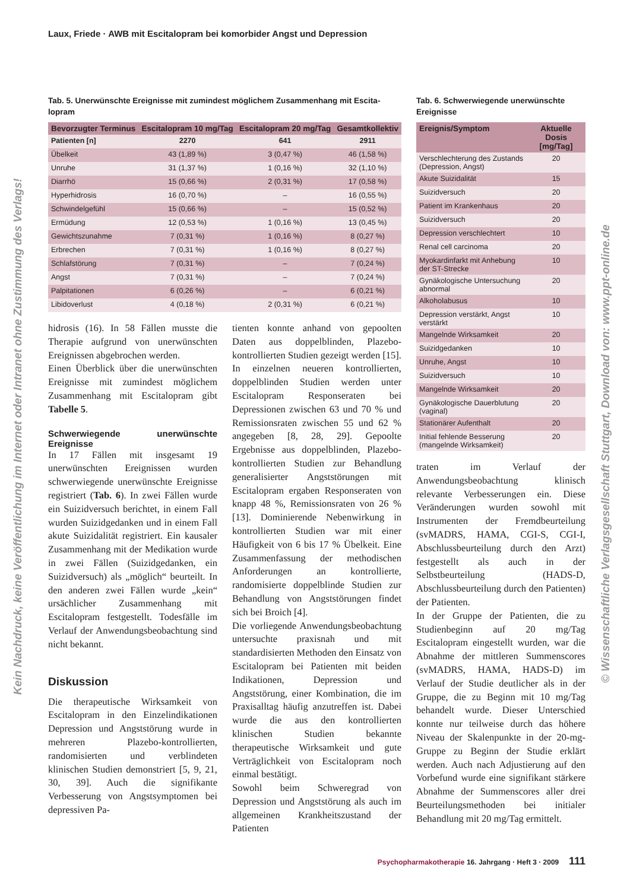Laux, Friede · AWB mit Escitalopram bei komorbider Angst und Depression
Tab. 5. Unerwünschte Ereignisse mit zumindest möglichem Zusammenhang mit Escita­lopram
| Bevorzugter Terminus | Escitalopram 10 mg/Tag | Escitalopram 20 mg/Tag | Gesamtkollektiv |
| --- | --- | --- | --- |
| Patienten [n] | 2270 | 641 | 2911 |
| Übelkeit | 43 (1,89 %) | 3 (0,47 %) | 46 (1,58 %) |
| Unruhe | 31 (1,37 %) | 1 (0,16 %) | 32 (1,10 %) |
| Diarrhö | 15 (0,66 %) | 2 (0,31 %) | 17 (0,58 %) |
| Hyperhidrosis | 16 (0,70 %) | – | 16 (0,55 %) |
| Schwindelgefühl | 15 (0,66 %) | – | 15 (0,52 %) |
| Ermüdung | 12 (0,53 %) | 1 (0,16 %) | 13 (0,45 %) |
| Gewichtszunahme | 7 (0,31 %) | 1 (0,16 %) | 8 (0,27 %) |
| Erbrechen | 7 (0,31 %) | 1 (0,16 %) | 8 (0,27 %) |
| Schlafstörung | 7 (0,31 %) | – | 7 (0,24 %) |
| Angst | 7 (0,31 %) | – | 7 (0,24 %) |
| Palpitationen | 6 (0,26 %) | – | 6 (0,21 %) |
| Libidoverlust | 4 (0,18 %) | 2 (0,31 %) | 6 (0,21 %) |
hidrosis (16). In 58 Fällen musste die Therapie aufgrund von unerwünschten Ereignissen abgebrochen werden.
Einen Überblick über die unerwünschten Ereignisse mit zumindest möglichem Zusammenhang mit Escitalopram gibt Tabelle 5.
Schwerwiegende unerwünschte Ereignisse
In 17 Fällen mit insgesamt 19 unerwünschten Ereignissen wurden schwerwiegende unerwünschte Ereignisse registriert (Tab. 6). In zwei Fällen wurde ein Suizidversuch berichtet, in einem Fall wurden Suizidgedanken und in einem Fall akute Suizidalität registriert. Ein kausaler Zusammenhang mit der Medikation wurde in zwei Fällen (Suizidgedanken, ein Suizidversuch) als „möglich“ beurteilt. In den anderen zwei Fällen wurde „kein“ ursächlicher Zusammenhang mit Escitalopram festgestellt. Todesfälle im Verlauf der Anwendungsbeobachtung sind nicht bekannt.
Diskussion
Die therapeutische Wirksamkeit von Escitalopram in den Einzelindikationen Depression und Angststörung wurde in mehreren Plazebo-kontrollierten, randomisierten und verblindeten klinischen Studien demonstriert [5, 9, 21, 30, 39]. Auch die signifikante Verbesserung von Angstsymptomen bei depressiven Pa-
tienten konnte anhand von gepoolten Daten aus doppelblinden, Plazebo-kontrollierten Studien gezeigt werden [15]. In einzelnen neueren kontrollierten, doppelblinden Studien werden unter Escitalopram Responseraten bei Depressionen zwischen 63 und 70 % und Remissionsraten zwischen 55 und 62 % angegeben [8, 28, 29]. Gepoolte Ergebnisse aus doppelblinden, Plazebo-kontrollierten Studien zur Behandlung generalisierter Angststörungen mit Escitalopram ergaben Responseraten von knapp 48 %, Remissionsraten von 26 % [13]. Dominierende Nebenwirkung in kontrollierten Studien war mit einer Häufigkeit von 6 bis 17 % Übelkeit. Eine Zusammenfassung der methodischen Anforderungen an kontrollierte, randomisierte doppelblinde Studien zur Behandlung von Angststörungen findet sich bei Broich [4].
Die vorliegende Anwendungsbeobachtung untersuchte praxisnah und mit standardisierten Methoden den Einsatz von Escitalopram bei Patienten mit beiden Indikationen, Depression und Angststörung, einer Kombination, die im Praxisalltag häufig anzutreffen ist. Dabei wurde die aus den kontrollierten klinischen Studien bekannte therapeutische Wirksamkeit und gute Verträglichkeit von Escitalopram noch einmal bestätigt.
Sowohl beim Schweregrad von Depression und Angststörung als auch im allgemeinen Krankheitszustand der Patienten
Tab. 6. Schwerwiegende unerwünschte Ereignisse
| Ereignis/Symptom | Aktuelle Dosis [mg/Tag] |
| --- | --- |
| Verschlechterung des Zustands (Depression, Angst) | 20 |
| Akute Suizidalität | 15 |
| Suizidversuch | 20 |
| Patient im Krankenhaus | 20 |
| Suizidversuch | 20 |
| Depression verschlechtert | 10 |
| Renal cell carcinoma | 20 |
| Myokardinfarkt mit Anhebung der ST-Strecke | 10 |
| Gynäkologische Untersuchung abnormal | 20 |
| Alkoholabusus | 10 |
| Depression verstärkt, Angst verstärkt | 10 |
| Mangelnde Wirksamkeit | 20 |
| Suizidgedanken | 10 |
| Unruhe, Angst | 10 |
| Suizidversuch | 10 |
| Mangelnde Wirksamkeit | 20 |
| Gynäkologische Dauerblutung (vaginal) | 20 |
| Stationärer Aufenthalt | 20 |
| Initial fehlende Besserung (mangelnde Wirksamkeit) | 20 |
traten im Verlauf der Anwendungsbeobachtung klinisch relevante Verbesserungen ein. Diese Veränderungen wurden sowohl mit Instrumenten der Fremdbeurteilung (svMADRS, HAMA, CGI-S, CGI-I, Abschlussbeurteilung durch den Arzt) festgestellt als auch in der Selbstbeurteilung (HADS-D, Abschlussbeurteilung durch den Patienten) der Patienten.
In der Gruppe der Patienten, die zu Studienbeginn auf 20 mg/Tag Escitalopram eingestellt wurden, war die Abnahme der mittleren Summenscores (svMADRS, HAMA, HADS-D) im Verlauf der Studie deutlicher als in der Gruppe, die zu Beginn mit 10 mg/Tag behandelt wurde. Dieser Unterschied konnte nur teilweise durch das höhere Niveau der Skalenpunkte in der 20-mg-Gruppe zu Beginn der Studie erklärt werden. Auch nach Adjustierung auf den Vorbefund wurde eine signifikant stärkere Abnahme der Summenscores aller drei Beurteilungsmethoden bei initialer Behandlung mit 20 mg/Tag ermittelt.
Psychopharmakotherapie 16. Jahrgang · Heft 3 · 2009 111
Kein Nachdruck, keine Veröffentlichung im Internet oder Intranet ohne Zustimmung des Verlags!
© Wissenschaftliche Verlagsgesellschaft Stuttgart, Download von: www.ppt-online.de